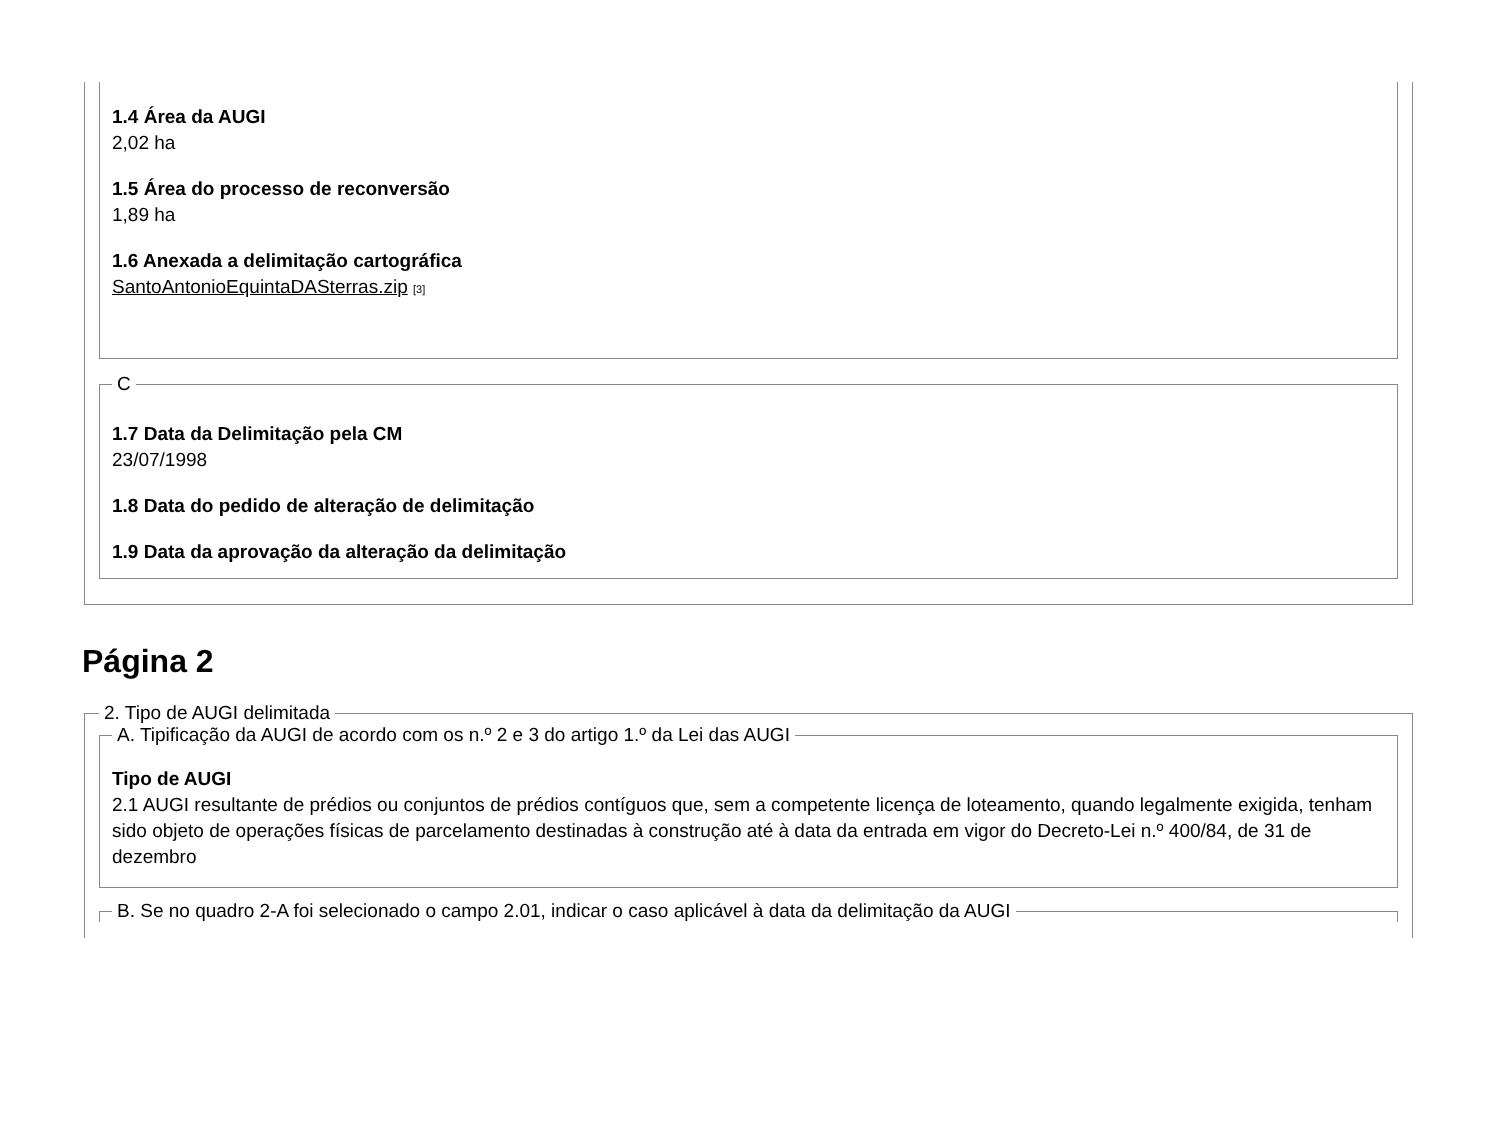1.4 Área da AUGI
2,02 ha
1.5 Área do processo de reconversão
1,89 ha
1.6 Anexada a delimitação cartográfica
SantoAntonioEquintaDASterras.zip [3]
C
1.7 Data da Delimitação pela CM
23/07/1998
1.8 Data do pedido de alteração de delimitação
1.9 Data da aprovação da alteração da delimitação
Página 2
2. Tipo de AUGI delimitada A. Tipificação da AUGI de acordo com os n.º 2 e 3 do artigo 1.º da Lei das AUGI
Tipo de AUGI
2.1 AUGI resultante de prédios ou conjuntos de prédios contíguos que, sem a competente licença de loteamento, quando legalmente exigida, tenham sido objeto de operações físicas de parcelamento destinadas à construção até à data da entrada em vigor do Decreto-Lei n.º 400/84, de 31 de dezembro
B. Se no quadro 2-A foi selecionado o campo 2.01, indicar o caso aplicável à data da delimitação da AUGI